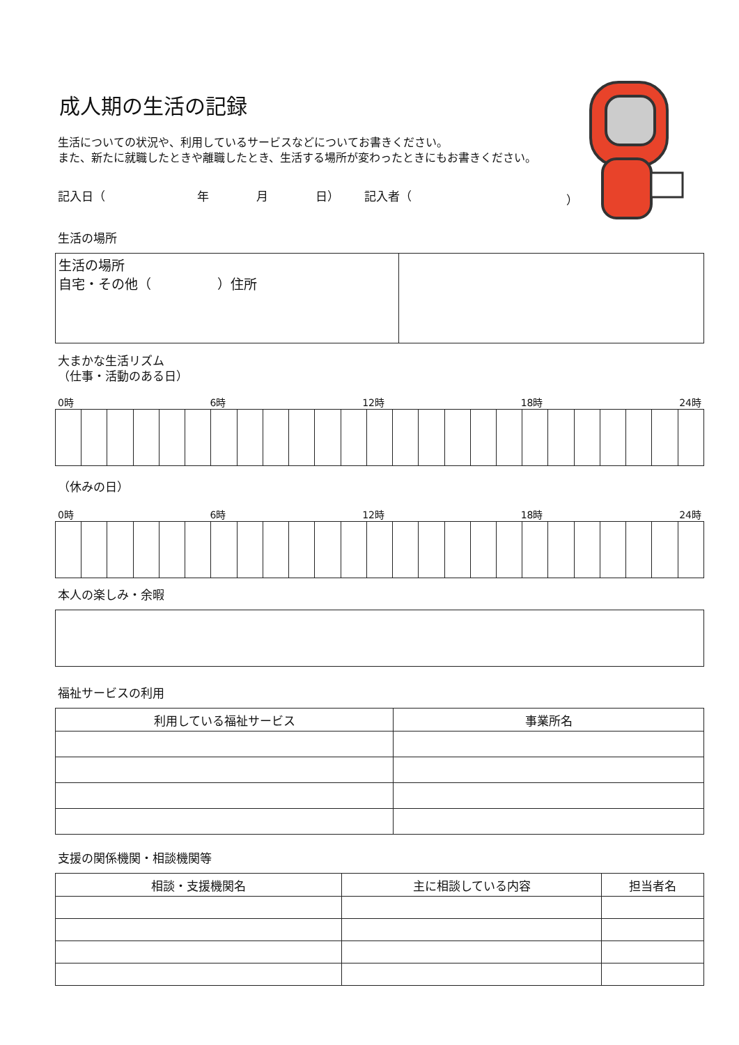成人期の生活の記録
生活についての状況や、利用しているサービスなどについてお書きください。
また、新たに就職したときや離職したとき、生活する場所が変わったときにもお書きください。
記入日（ 年 月 日） 記入者（ ）
生活の場所
| 生活の場所 自宅・その他（ ）住所 | |
大まかな生活リズム
（仕事・活動のある日）
0時 6時 12時 18時 24時
（休みの日）
0時 6時 12時 18時 24時
本人の楽しみ・余暇
福祉サービスの利用
| 利用している福祉サービス | 事業所名 |
| --- | --- |
支援の関係機関・相談機関等
| 相談・支援機関名 | 主に相談している内容 | 担当者名 |
| --- | --- | --- |